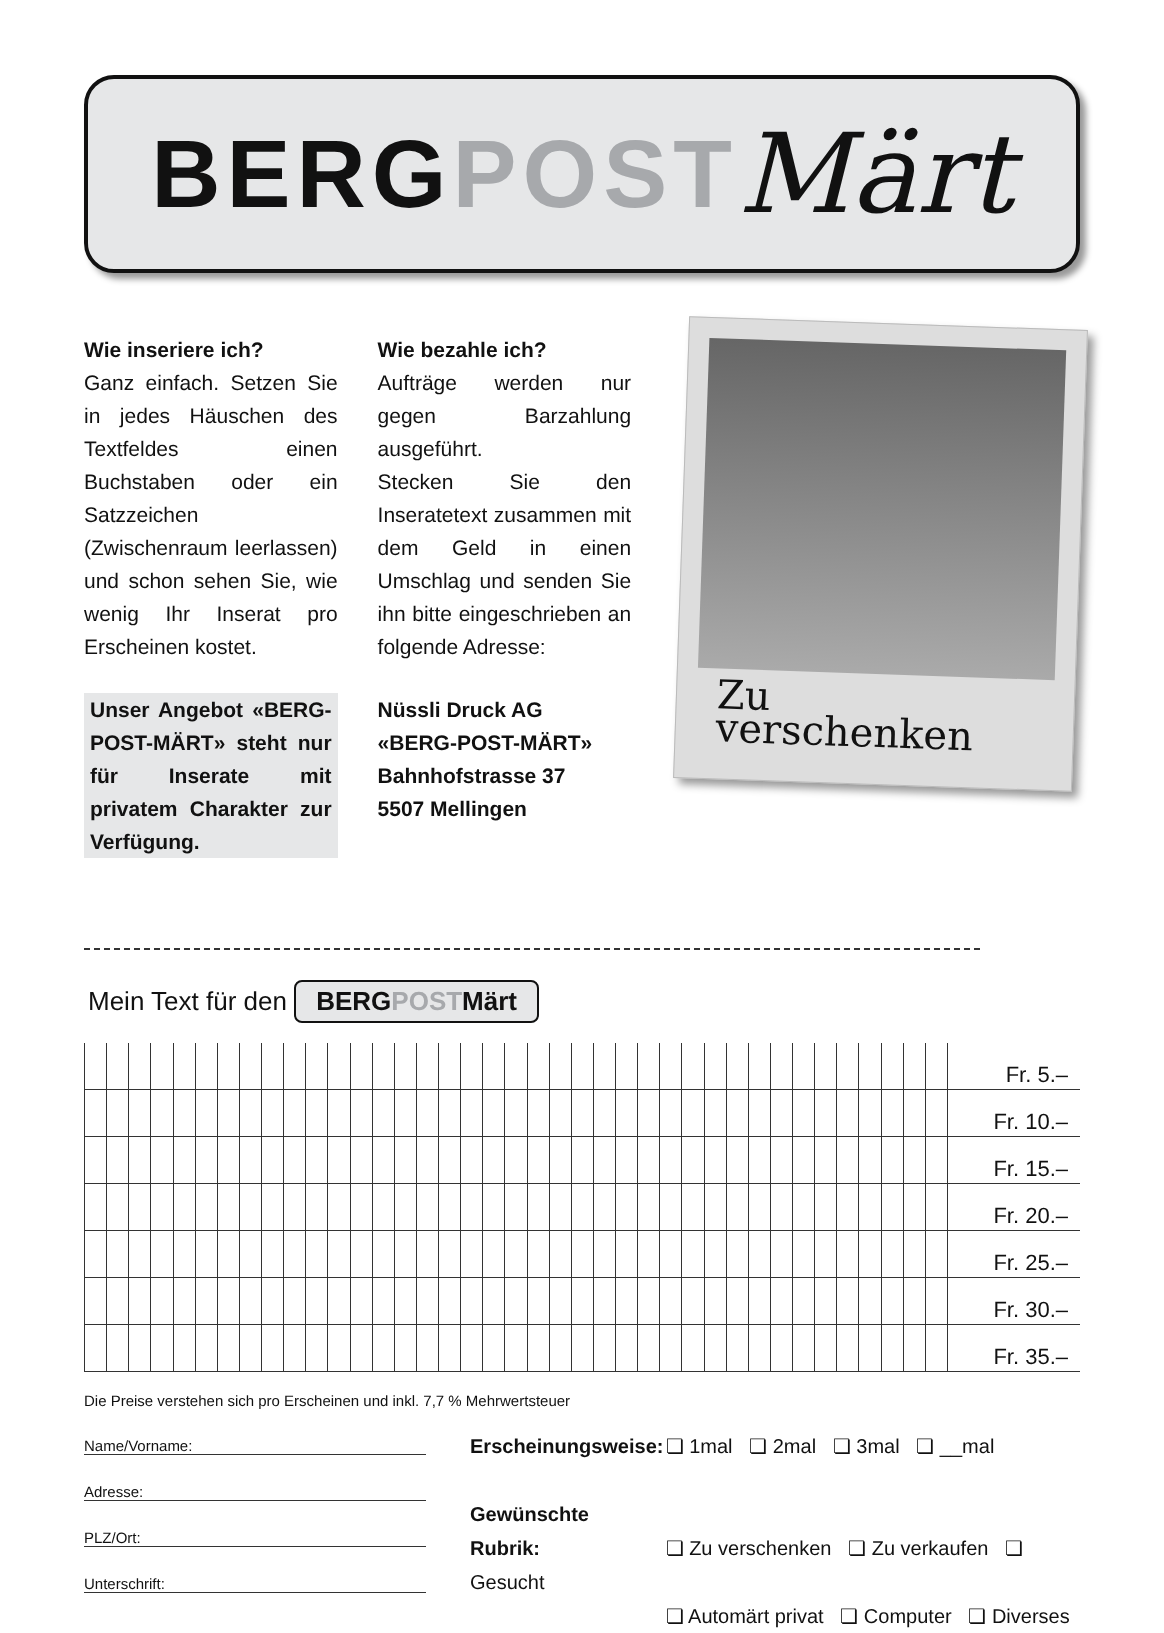BERG POST Märt
Wie inseriere ich?
Ganz einfach. Setzen Sie in jedes Häuschen des Textfeldes einen Buchstaben oder ein Satzzeichen (Zwischenraum leerlassen) und schon sehen Sie, wie wenig Ihr Inserat pro Erscheinen kostet.
Unser Angebot «BERG-POST-MÄRT» steht nur für Inserate mit privatem Charakter zur Verfügung.
Wie bezahle ich?
Aufträge werden nur gegen Barzahlung ausgeführt.
Stecken Sie den Inseratetext zusammen mit dem Geld in einen Umschlag und senden Sie ihn bitte eingeschrieben an folgende Adresse:
Nüssli Druck AG
«BERG-POST-MÄRT»
Bahnhofstrasse 37
5507 Mellingen
Zu verschenken
Mein Text für den BERGPOSTMärt
| | | | | | | | | | | | | | | | | | | | | | | | | | | | | | | | | | | | | | | | | Fr. 5.– |
| | | | | | | | | | | | | | | | | | | | | | | | | | | | | | | | | | | | | | | | | Fr. 10.– |
| | | | | | | | | | | | | | | | | | | | | | | | | | | | | | | | | | | | | | | | | Fr. 15.– |
| | | | | | | | | | | | | | | | | | | | | | | | | | | | | | | | | | | | | | | | | Fr. 20.– |
| | | | | | | | | | | | | | | | | | | | | | | | | | | | | | | | | | | | | | | | | Fr. 25.– |
| | | | | | | | | | | | | | | | | | | | | | | | | | | | | | | | | | | | | | | | | Fr. 30.– |
| | | | | | | | | | | | | | | | | | | | | | | | | | | | | | | | | | | | | | | | | Fr. 35.– |
Die Preise verstehen sich pro Erscheinen und inkl. 7,7 % Mehrwertsteuer
Name/Vorname:
Adresse:
PLZ/Ort:
Unterschrift:
Erscheinungsweise: ❏ 1mal ❏ 2mal ❏ 3mal ❏ __mal
Gewünschte Rubrik: ❏ Zu verschenken ❏ Zu verkaufen ❏ Gesucht
❏ Automärt privat ❏ Computer ❏ Diverses